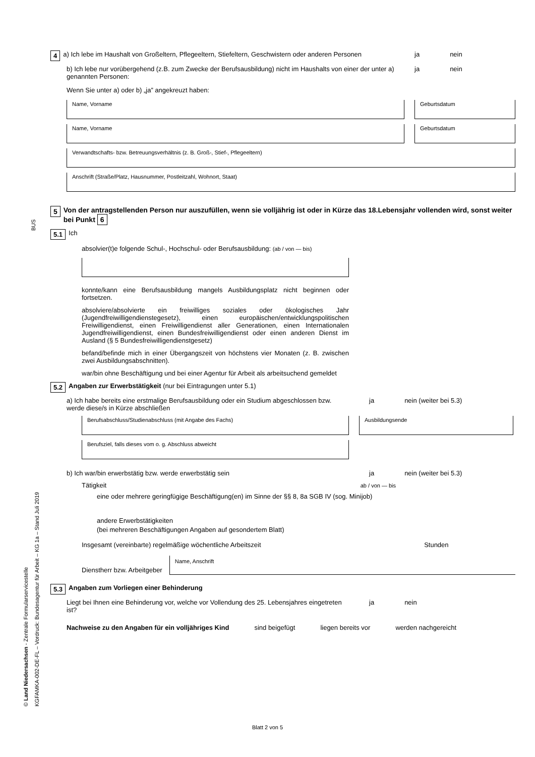4 a) Ich lebe im Haushalt von Großeltern, Pflegeeltern, Stiefeltern, Geschwistern oder anderen Personen
ja nein
b) Ich lebe nur vorübergehend (z.B. zum Zwecke der Berufsausbildung) nicht im Haushalts von einer der unter a) genannten Personen:
ja nein
Wenn Sie unter a) oder b) „ja” angekreuzt haben:
Name, Vorname Geburtsdatum
Name, Vorname Geburtsdatum
Verwandtschafts- bzw. Betreuungsverhältnis (z. B. Groß-, Stief-, Pflegeeltern)
Anschrift (Straße/Platz, Hausnummer, Postleitzahl, Wohnort, Staat)
5 Von der antragstellenden Person nur auszufüllen, wenn sie volljährig ist oder in Kürze das 18.Lebensjahr vollenden wird, sonst weiter bei Punkt 6
5.1 Ich
absolvier(t)e folgende Schul-, Hochschul- oder Berufsausbildung: (ab / von — bis)
konnte/kann eine Berufsausbildung mangels Ausbildungsplatz nicht beginnen oder fortsetzen.
absolviere/absolvierte ein freiwilliges soziales oder ökologisches Jahr (Jugendfreiwilligendienstegesetz), einen europäischen/entwicklungspolitischen Freiwilligendienst, einen Freiwilligendienst aller Generationen, einen Internationalen Jugendfreiwilligendienst, einen Bundesfreiwilligendienst oder einen anderen Dienst im Ausland (§ 5 Bundesfreiwilligendienstgesetz)
befand/befinde mich in einer Übergangszeit von höchstens vier Monaten (z. B. zwischen zwei Ausbildungsabschnitten).
war/bin ohne Beschäftigung und bei einer Agentur für Arbeit als arbeitsuchend gemeldet
5.2 Angaben zur Erwerbstätigkeit (nur bei Eintragungen unter 5.1)
a) Ich habe bereits eine erstmalige Berufsausbildung oder ein Studium abgeschlossen bzw. werde diese/s in Kürze abschließen
ja nein (weiter bei 5.3)
Berufsabschluss/Studienabschluss (mit Angabe des Fachs) Ausbildungsende
Berufsziel, falls dieses vom o. g. Abschluss abweicht
b) Ich war/bin erwerbstätig bzw. werde erwerbstätig sein ja nein (weiter bei 5.3)
Tätigkeit ab / von — bis
eine oder mehrere geringfügige Beschäftigung(en) im Sinne der §§ 8, 8a SGB IV (sog. Minijob)
andere Erwerbstätigkeiten
(bei mehreren Beschäftigungen Angaben auf gesondertem Blatt)
Insgesamt (vereinbarte) regelmäßige wöchentliche Arbeitszeit Stunden
Dienstherr bzw. Arbeitgeber
Name, Anschrift
5.3 Angaben zum Vorliegen einer Behinderung
Liegt bei Ihnen eine Behinderung vor, welche vor Vollendung des 25. Lebensjahres eingetreten ist?
ja nein
Nachweise zu den Angaben für ein volljähriges Kind sind beigefügt liegen bereits vor werden nachgereicht
BUS
© Land Niedersachsen - Zentrale Formularservicestelle
KGFAMKA-002-DE-FL – Vordruck: Bundesagentur für Arbeit – KG 1a – Stand Juli 2019
Blatt 2 von 5